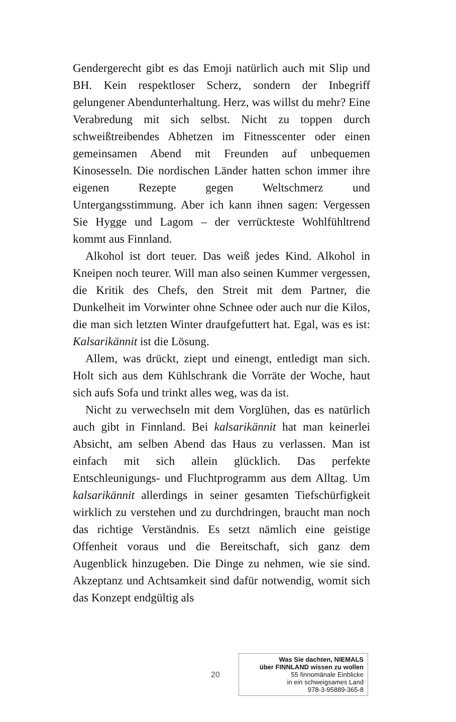Gendergerecht gibt es das Emoji natürlich auch mit Slip und BH. Kein respektloser Scherz, sondern der Inbegriff gelungener Abendunterhaltung. Herz, was willst du mehr? Eine Verabredung mit sich selbst. Nicht zu toppen durch schweißtreibendes Abhetzen im Fitnesscenter oder einen gemeinsamen Abend mit Freunden auf unbequemen Kinosesseln. Die nordischen Länder hatten schon immer ihre eigenen Rezepte gegen Weltschmerz und Untergangsstimmung. Aber ich kann ihnen sagen: Vergessen Sie Hygge und Lagom – der verrückteste Wohlfühltrend kommt aus Finnland.
Alkohol ist dort teuer. Das weiß jedes Kind. Alkohol in Kneipen noch teurer. Will man also seinen Kummer vergessen, die Kritik des Chefs, den Streit mit dem Partner, die Dunkelheit im Vorwinter ohne Schnee oder auch nur die Kilos, die man sich letzten Winter draufgefuttert hat. Egal, was es ist: Kalsarikännit ist die Lösung.
Allem, was drückt, ziept und einengt, entledigt man sich. Holt sich aus dem Kühlschrank die Vorräte der Woche, haut sich aufs Sofa und trinkt alles weg, was da ist.
Nicht zu verwechseln mit dem Vorglühen, das es natürlich auch gibt in Finnland. Bei kalsarikännit hat man keinerlei Absicht, am selben Abend das Haus zu verlassen. Man ist einfach mit sich allein glücklich. Das perfekte Entschleunigungs- und Fluchtprogramm aus dem Alltag. Um kalsarikännit allerdings in seiner gesamten Tiefschürfigkeit wirklich zu verstehen und zu durchdringen, braucht man noch das richtige Verständnis. Es setzt nämlich eine geistige Offenheit voraus und die Bereitschaft, sich ganz dem Augenblick hinzugeben. Die Dinge zu nehmen, wie sie sind. Akzeptanz und Achtsamkeit sind dafür notwendig, womit sich das Konzept endgültig als
20
Was Sie dachten, NIEMALS
über FINNLAND wissen zu wollen
55 finnomänale Einblicke
in ein schweigsames Land
978-3-95889-365-8